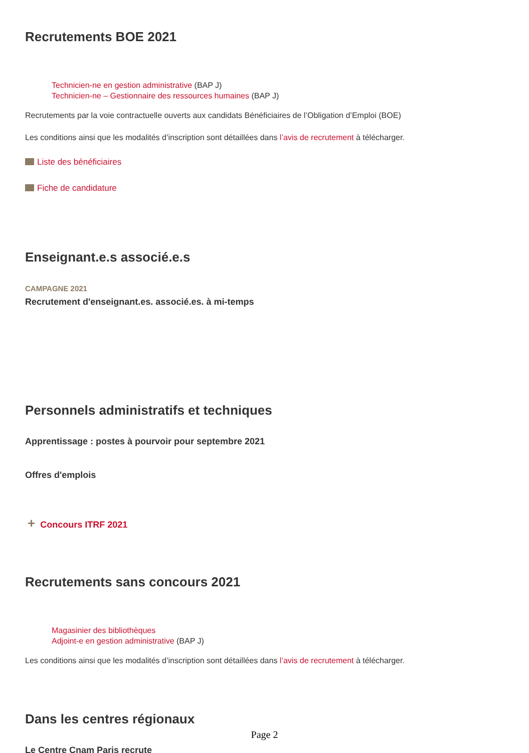Recrutements BOE 2021
Technicien-ne en gestion administrative (BAP J)
Technicien-ne – Gestionnaire des ressources humaines (BAP J)
Recrutements par la voie contractuelle ouverts aux candidats Bénéficiaires de l’Obligation d’Emploi (BOE)
Les conditions ainsi que les modalités d’inscription sont détaillées dans l’avis de recrutement à télécharger.
Liste des bénéficiaires
Fiche de candidature
Enseignant.e.s associé.e.s
CAMPAGNE 2021
Recrutement d'enseignant.es. associé.es. à mi-temps
Personnels administratifs et techniques
Apprentissage : postes à pourvoir pour septembre 2021
Offres d'emplois
+ Concours ITRF 2021
Recrutements sans concours 2021
Magasinier des bibliothèques
Adjoint-e en gestion administrative (BAP J)
Les conditions ainsi que les modalités d’inscription sont détaillées dans l’avis de recrutement à télécharger.
Dans les centres régionaux
Le Centre Cnam Paris recrute
Page 2